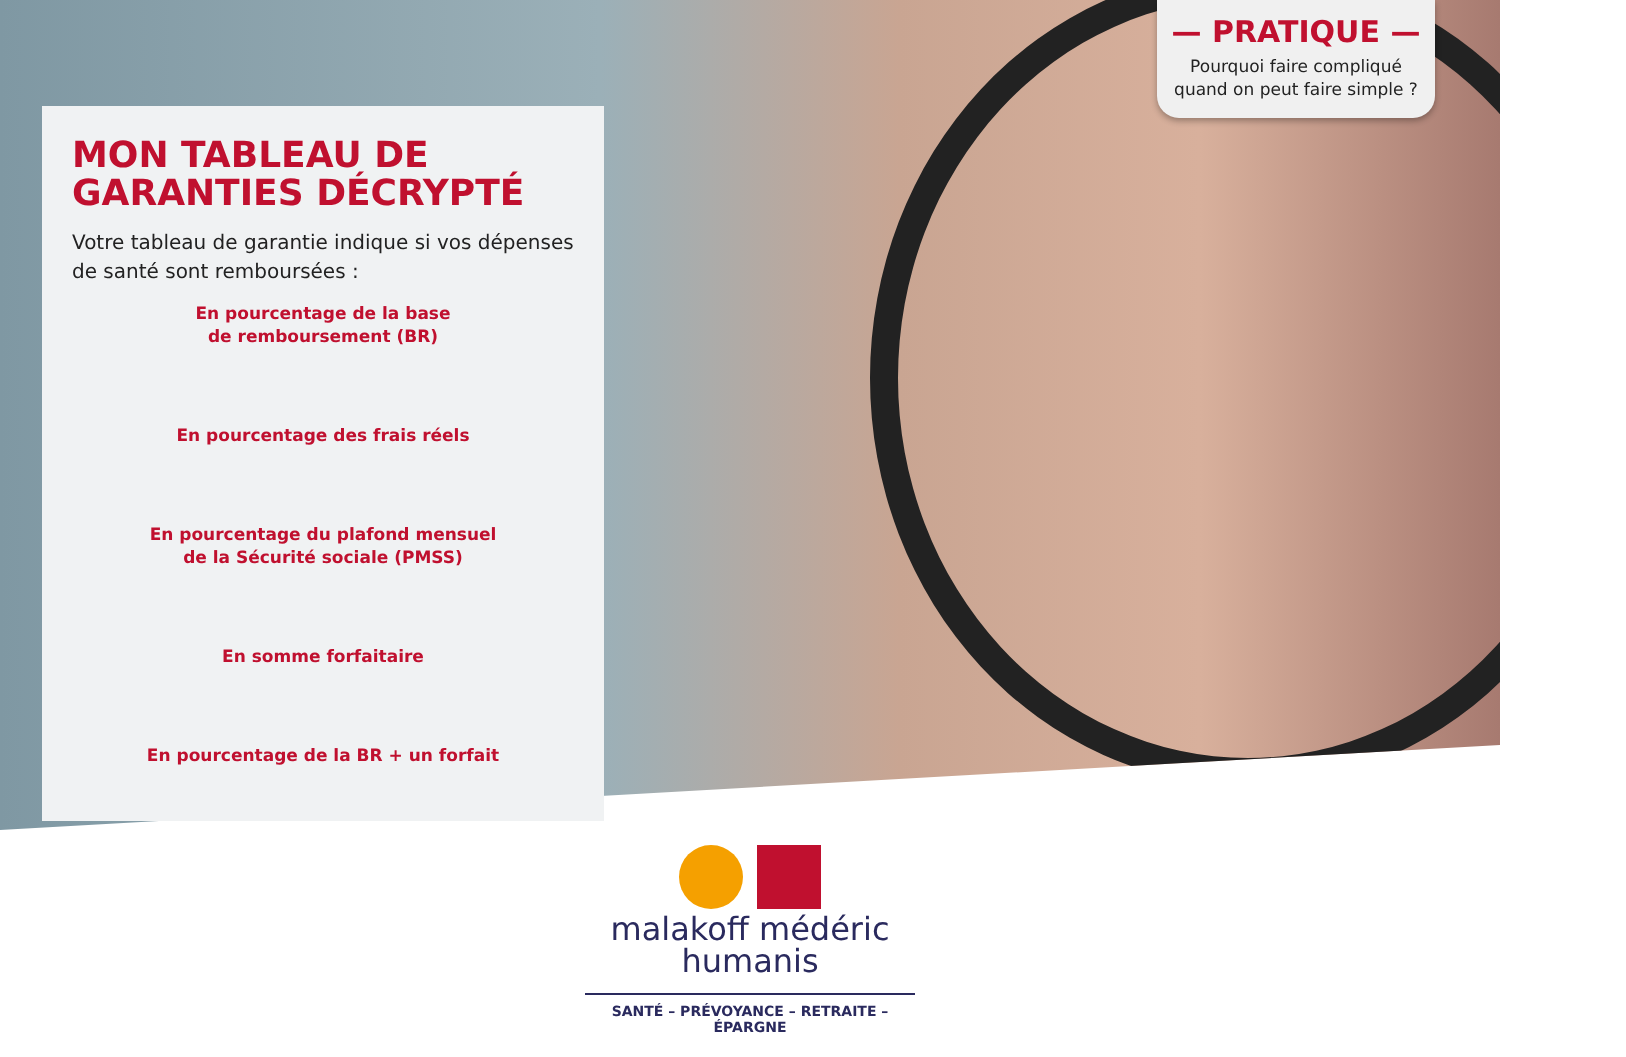MON TABLEAU DE GARANTIES DÉCRYPTÉ
Votre tableau de garantie indique si vos dépenses de santé sont remboursées :
En pourcentage de la base
de remboursement (BR)
En pourcentage des frais réels
En pourcentage du plafond mensuel
de la Sécurité sociale (PMSS)
En somme forfaitaire
En pourcentage de la BR + un forfait
— PRATIQUE —
Pourquoi faire compliqué
quand on peut faire simple ?
malakoff médéric
humanis
SANTÉ – PRÉVOYANCE – RETRAITE – ÉPARGNE